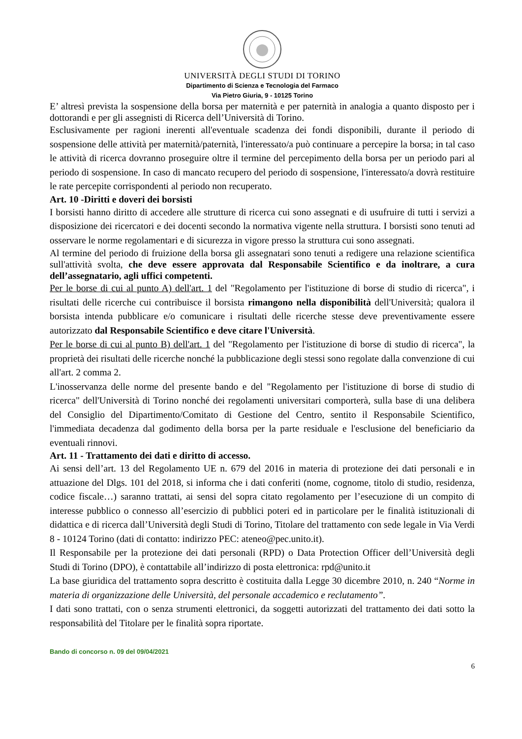UNIVERSITÀ DEGLI STUDI DI TORINO
Dipartimento di Scienza e Tecnologia del Farmaco
Via Pietro Giuria, 9 - 10125 Torino
E’ altresì prevista la sospensione della borsa per maternità e per paternità in analogia a quanto disposto per i dottorandi e per gli assegnisti di Ricerca dell’Università di Torino.
Esclusivamente per ragioni inerenti all'eventuale scadenza dei fondi disponibili, durante il periodo di sospensione delle attività per maternità/paternità, l'interessato/a può continuare a percepire la borsa; in tal caso le attività di ricerca dovranno proseguire oltre il termine del percepimento della borsa per un periodo pari al periodo di sospensione. In caso di mancato recupero del periodo di sospensione, l'interessato/a dovrà restituire le rate percepite corrispondenti al periodo non recuperato.
Art. 10 -Diritti e doveri dei borsisti
I borsisti hanno diritto di accedere alle strutture di ricerca cui sono assegnati e di usufruire di tutti i servizi a disposizione dei ricercatori e dei docenti secondo la normativa vigente nella struttura. I borsisti sono tenuti ad osservare le norme regolamentari e di sicurezza in vigore presso la struttura cui sono assegnati.
Al termine del periodo di fruizione della borsa gli assegnatari sono tenuti a redigere una relazione scientifica sull'attività svolta, che deve essere approvata dal Responsabile Scientifico e da inoltrare, a cura dell’assegnatario, agli uffici competenti.
Per le borse di cui al punto A) dell'art. 1 del "Regolamento per l'istituzione di borse di studio di ricerca", i risultati delle ricerche cui contribuisce il borsista rimangono nella disponibilità dell'Università; qualora il borsista intenda pubblicare e/o comunicare i risultati delle ricerche stesse deve preventivamente essere autorizzato dal Responsabile Scientifico e deve citare l'Università.
Per le borse di cui al punto B) dell'art. 1 del "Regolamento per l'istituzione di borse di studio di ricerca", la proprietà dei risultati delle ricerche nonché la pubblicazione degli stessi sono regolate dalla convenzione di cui all'art. 2 comma 2.
L'inosservanza delle norme del presente bando e del "Regolamento per l'istituzione di borse di studio di ricerca" dell'Università di Torino nonché dei regolamenti universitari comporterà, sulla base di una delibera del Consiglio del Dipartimento/Comitato di Gestione del Centro, sentito il Responsabile Scientifico, l'immediata decadenza dal godimento della borsa per la parte residuale e l'esclusione del beneficiario da eventuali rinnovi.
Art. 11 - Trattamento dei dati e diritto di accesso.
Ai sensi dell’art. 13 del Regolamento UE n. 679 del 2016 in materia di protezione dei dati personali e in attuazione del Dlgs. 101 del 2018, si informa che i dati conferiti (nome, cognome, titolo di studio, residenza, codice fiscale…) saranno trattati, ai sensi del sopra citato regolamento per l’esecuzione di un compito di interesse pubblico o connesso all’esercizio di pubblici poteri ed in particolare per le finalità istituzionali di didattica e di ricerca dall’Università degli Studi di Torino, Titolare del trattamento con sede legale in Via Verdi 8 - 10124 Torino (dati di contatto: indirizzo PEC: ateneo@pec.unito.it).
Il Responsabile per la protezione dei dati personali (RPD) o Data Protection Officer dell’Università degli Studi di Torino (DPO), è contattabile all’indirizzo di posta elettronica: rpd@unito.it
La base giuridica del trattamento sopra descritto è costituita dalla Legge 30 dicembre 2010, n. 240 “Norme in materia di organizzazione delle Università, del personale accademico e reclutamento”.
I dati sono trattati, con o senza strumenti elettronici, da soggetti autorizzati del trattamento dei dati sotto la responsabilità del Titolare per le finalità sopra riportate.
Bando di concorso n. 09 del 09/04/2021
6